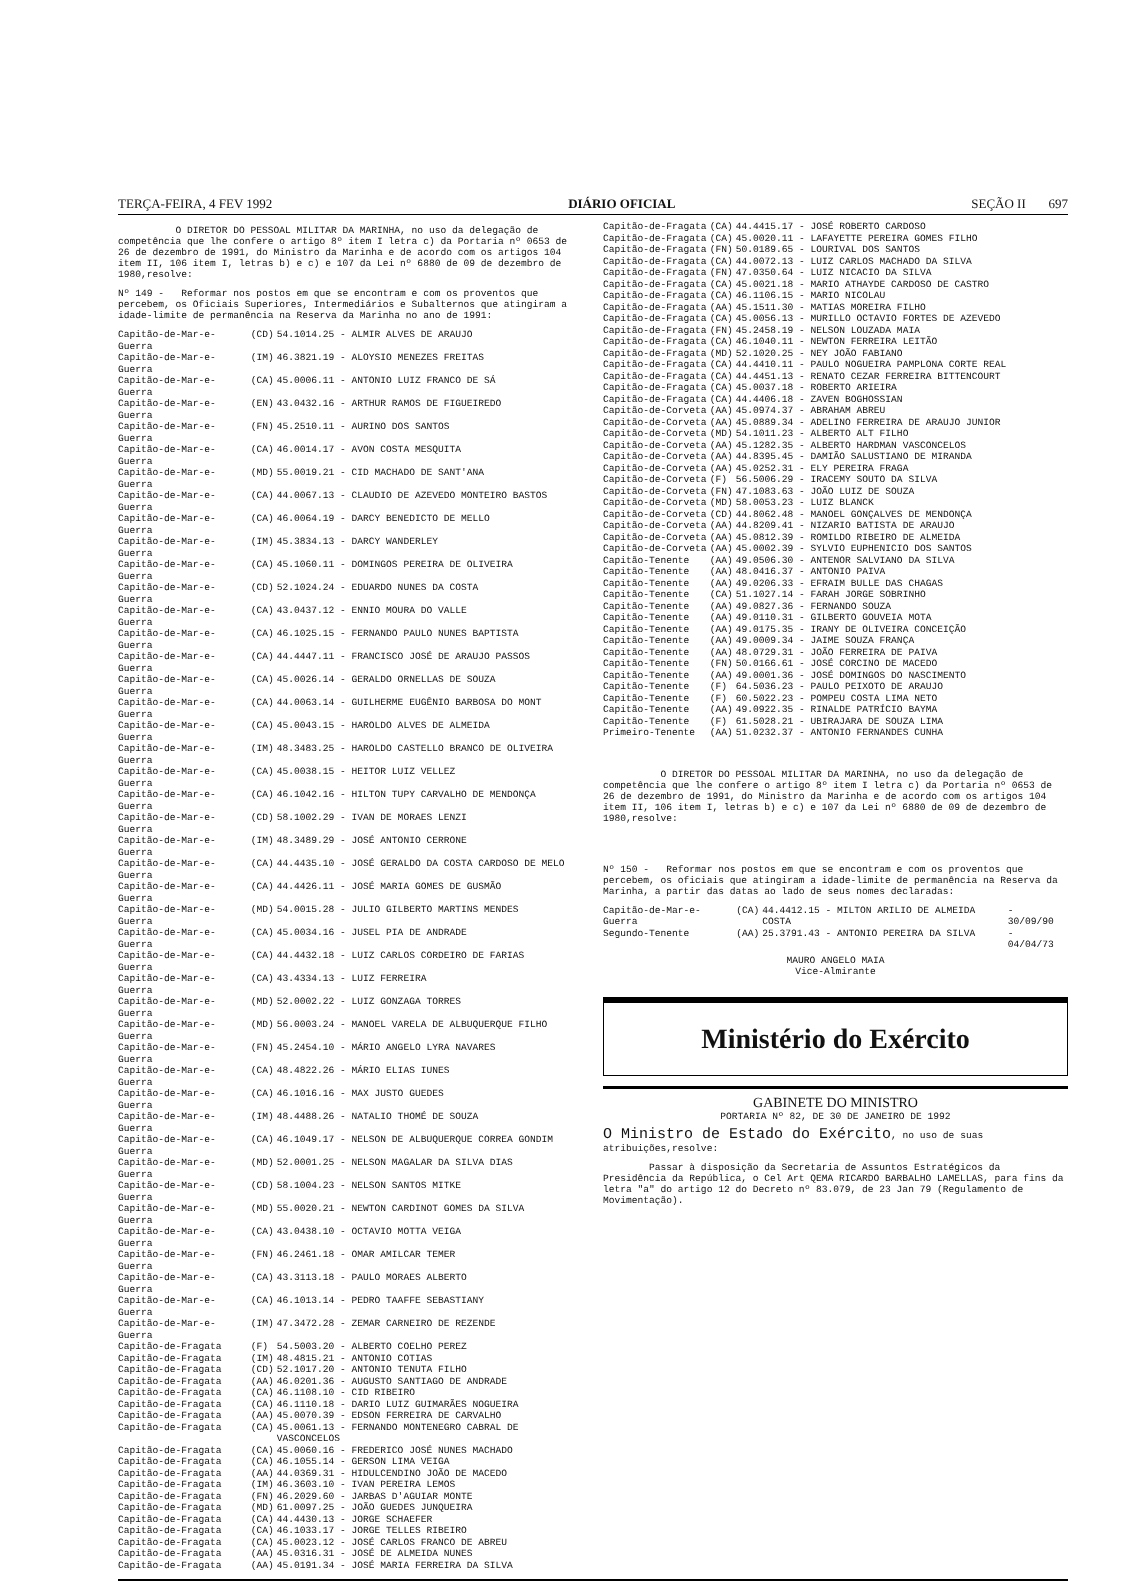TERÇA-FEIRA, 4 FEV 1992 DIÁRIO OFICIAL SEÇÃO II 697
O DIRETOR DO PESSOAL MILITAR DA MARINHA, no uso da delegação de competência que lhe confere o artigo 8º item I letra c) da Portaria nº 0653 de 26 de dezembro de 1991, do Ministro da Marinha e de acordo com os artigos 104 item II, 106 item I, letras b) e c) e 107 da Lei nº 6880 de 09 de dezembro de 1980,resolve:
Nº 149 - Reformar nos postos em que se encontram e com os proventos que percebem, os Oficiais Superiores, Intermediários e Subalternos que atingiram a idade-limite de permanência na Reserva da Marinha no ano de 1991:
| Capitão-de-Mar-e-Guerra | (CD) | 54.1014.25 - ALMIR ALVES DE ARAUJO |
| Capitão-de-Mar-e-Guerra | (IM) | 46.3821.19 - ALOYSIO MENEZES FREITAS |
| Capitão-de-Mar-e-Guerra | (CA) | 45.0006.11 - ANTONIO LUIZ FRANCO DE SÁ |
| Capitão-de-Mar-e-Guerra | (EN) | 43.0432.16 - ARTHUR RAMOS DE FIGUEIREDO |
| Capitão-de-Mar-e-Guerra | (FN) | 45.2510.11 - AURINO DOS SANTOS |
| Capitão-de-Mar-e-Guerra | (CA) | 46.0014.17 - AVON COSTA MESQUITA |
| Capitão-de-Mar-e-Guerra | (MD) | 55.0019.21 - CID MACHADO DE SANT'ANA |
| Capitão-de-Mar-e-Guerra | (CA) | 44.0067.13 - CLAUDIO DE AZEVEDO MONTEIRO BASTOS |
| Capitão-de-Mar-e-Guerra | (CA) | 46.0064.19 - DARCY BENEDICTO DE MELLO |
| Capitão-de-Mar-e-Guerra | (IM) | 45.3834.13 - DARCY WANDERLEY |
| Capitão-de-Mar-e-Guerra | (CA) | 45.1060.11 - DOMINGOS PEREIRA DE OLIVEIRA |
| Capitão-de-Mar-e-Guerra | (CD) | 52.1024.24 - EDUARDO NUNES DA COSTA |
| Capitão-de-Mar-e-Guerra | (CA) | 43.0437.12 - ENNIO MOURA DO VALLE |
| Capitão-de-Mar-e-Guerra | (CA) | 46.1025.15 - FERNANDO PAULO NUNES BAPTISTA |
| Capitão-de-Mar-e-Guerra | (CA) | 44.4447.11 - FRANCISCO JOSÉ DE ARAUJO PASSOS |
| Capitão-de-Mar-e-Guerra | (CA) | 45.0026.14 - GERALDO ORNELLAS DE SOUZA |
| Capitão-de-Mar-e-Guerra | (CA) | 44.0063.14 - GUILHERME EUGÊNIO BARBOSA DO MONT |
| Capitão-de-Mar-e-Guerra | (CA) | 45.0043.15 - HAROLDO ALVES DE ALMEIDA |
| Capitão-de-Mar-e-Guerra | (IM) | 48.3483.25 - HAROLDO CASTELLO BRANCO DE OLIVEIRA |
| Capitão-de-Mar-e-Guerra | (CA) | 45.0038.15 - HEITOR LUIZ VELLEZ |
| Capitão-de-Mar-e-Guerra | (CA) | 46.1042.16 - HILTON TUPY CARVALHO DE MENDONÇA |
| Capitão-de-Mar-e-Guerra | (CD) | 58.1002.29 - IVAN DE MORAES LENZI |
| Capitão-de-Mar-e-Guerra | (IM) | 48.3489.29 - JOSÉ ANTONIO CERRONE |
| Capitão-de-Mar-e-Guerra | (CA) | 44.4435.10 - JOSÉ GERALDO DA COSTA CARDOSO DE MELO |
| Capitão-de-Mar-e-Guerra | (CA) | 44.4426.11 - JOSÉ MARIA GOMES DE GUSMÃO |
| Capitão-de-Mar-e-Guerra | (MD) | 54.0015.28 - JULIO GILBERTO MARTINS MENDES |
| Capitão-de-Mar-e-Guerra | (CA) | 45.0034.16 - JUSEL PIA DE ANDRADE |
| Capitão-de-Mar-e-Guerra | (CA) | 44.4432.18 - LUIZ CARLOS CORDEIRO DE FARIAS |
| Capitão-de-Mar-e-Guerra | (CA) | 43.4334.13 - LUIZ FERREIRA |
| Capitão-de-Mar-e-Guerra | (MD) | 52.0002.22 - LUIZ GONZAGA TORRES |
| Capitão-de-Mar-e-Guerra | (MD) | 56.0003.24 - MANOEL VARELA DE ALBUQUERQUE FILHO |
| Capitão-de-Mar-e-Guerra | (FN) | 45.2454.10 - MÁRIO ANGELO LYRA NAVARES |
| Capitão-de-Mar-e-Guerra | (CA) | 48.4822.26 - MÁRIO ELIAS IUNES |
| Capitão-de-Mar-e-Guerra | (CA) | 46.1016.16 - MAX JUSTO GUEDES |
| Capitão-de-Mar-e-Guerra | (IM) | 48.4488.26 - NATALIO THOMÉ DE SOUZA |
| Capitão-de-Mar-e-Guerra | (CA) | 46.1049.17 - NELSON DE ALBUQUERQUE CORREA GONDIM |
| Capitão-de-Mar-e-Guerra | (MD) | 52.0001.25 - NELSON MAGALAR DA SILVA DIAS |
| Capitão-de-Mar-e-Guerra | (CD) | 58.1004.23 - NELSON SANTOS MITKE |
| Capitão-de-Mar-e-Guerra | (MD) | 55.0020.21 - NEWTON CARDINOT GOMES DA SILVA |
| Capitão-de-Mar-e-Guerra | (CA) | 43.0438.10 - OCTAVIO MOTTA VEIGA |
| Capitão-de-Mar-e-Guerra | (FN) | 46.2461.18 - OMAR AMILCAR TEMER |
| Capitão-de-Mar-e-Guerra | (CA) | 43.3113.18 - PAULO MORAES ALBERTO |
| Capitão-de-Mar-e-Guerra | (CA) | 46.1013.14 - PEDRO TAAFFE SEBASTIANY |
| Capitão-de-Mar-e-Guerra | (IM) | 47.3472.28 - ZEMAR CARNEIRO DE REZENDE |
| Capitão-de-Fragata | (F) | 54.5003.20 - ALBERTO COELHO PEREZ |
| Capitão-de-Fragata | (IM) | 48.4815.21 - ANTONIO COTIAS |
| Capitão-de-Fragata | (CD) | 52.1017.20 - ANTONIO TENUTA FILHO |
| Capitão-de-Fragata | (AA) | 46.0201.36 - AUGUSTO SANTIAGO DE ANDRADE |
| Capitão-de-Fragata | (CA) | 46.1108.10 - CID RIBEIRO |
| Capitão-de-Fragata | (CA) | 46.1110.18 - DARIO LUIZ GUIMARÃES NOGUEIRA |
| Capitão-de-Fragata | (AA) | 45.0070.39 - EDSON FERREIRA DE CARVALHO |
| Capitão-de-Fragata | (CA) | 45.0061.13 - FERNANDO MONTENEGRO CABRAL DE VASCONCELOS |
| Capitão-de-Fragata | (CA) | 45.0060.16 - FREDERICO JOSÉ NUNES MACHADO |
| Capitão-de-Fragata | (CA) | 46.1055.14 - GERSON LIMA VEIGA |
| Capitão-de-Fragata | (AA) | 44.0369.31 - HIDULCENDINO JOÃO DE MACEDO |
| Capitão-de-Fragata | (IM) | 46.3603.10 - IVAN PEREIRA LEMOS |
| Capitão-de-Fragata | (FN) | 46.2029.60 - JARBAS D'AGUIAR MONTE |
| Capitão-de-Fragata | (MD) | 61.0097.25 - JOÃO GUEDES JUNQUEIRA |
| Capitão-de-Fragata | (CA) | 44.4430.13 - JORGE SCHAEFER |
| Capitão-de-Fragata | (CA) | 46.1033.17 - JORGE TELLES RIBEIRO |
| Capitão-de-Fragata | (CA) | 45.0023.12 - JOSÉ CARLOS FRANCO DE ABREU |
| Capitão-de-Fragata | (AA) | 45.0316.31 - JOSÉ DE ALMEIDA NUNES |
| Capitão-de-Fragata | (AA) | 45.0191.34 - JOSÉ MARIA FERREIRA DA SILVA |
| Capitão-de-Fragata | (CA) | 44.4415.17 - JOSÉ ROBERTO CARDOSO |
| Capitão-de-Fragata | (CA) | 45.0020.11 - LAFAYETTE PEREIRA GOMES FILHO |
| Capitão-de-Fragata | (FN) | 50.0189.65 - LOURIVAL DOS SANTOS |
| Capitão-de-Fragata | (CA) | 44.0072.13 - LUIZ CARLOS MACHADO DA SILVA |
| Capitão-de-Fragata | (FN) | 47.0350.64 - LUIZ NICACIO DA SILVA |
| Capitão-de-Fragata | (CA) | 45.0021.18 - MARIO ATHAYDE CARDOSO DE CASTRO |
| Capitão-de-Fragata | (CA) | 46.1106.15 - MARIO NICOLAU |
| Capitão-de-Fragata | (AA) | 45.1511.30 - MATIAS MOREIRA FILHO |
| Capitão-de-Fragata | (CA) | 45.0056.13 - MURILLO OCTAVIO FORTES DE AZEVEDO |
| Capitão-de-Fragata | (FN) | 45.2458.19 - NELSON LOUZADA MAIA |
| Capitão-de-Fragata | (CA) | 46.1040.11 - NEWTON FERREIRA LEITÃO |
| Capitão-de-Fragata | (MD) | 52.1020.25 - NEY JOÃO FABIANO |
| Capitão-de-Fragata | (CA) | 44.4410.11 - PAULO NOGUEIRA PAMPLONA CORTE REAL |
| Capitão-de-Fragata | (CA) | 44.4451.13 - RENATO CEZAR FERREIRA BITTENCOURT |
| Capitão-de-Fragata | (CA) | 45.0037.18 - ROBERTO ARIEIRA |
| Capitão-de-Fragata | (CA) | 44.4406.18 - ZAVEN BOGHOSSIAN |
| Capitão-de-Corveta | (AA) | 45.0974.37 - ABRAHAM ABREU |
| Capitão-de-Corveta | (AA) | 45.0889.34 - ADELINO FERREIRA DE ARAUJO JUNIOR |
| Capitão-de-Corveta | (MD) | 54.1011.23 - ALBERTO ALT FILHO |
| Capitão-de-Corveta | (AA) | 45.1282.35 - ALBERTO HARDMAN VASCONCELOS |
| Capitão-de-Corveta | (AA) | 44.8395.45 - DAMIÃO SALUSTIANO DE MIRANDA |
| Capitão-de-Corveta | (AA) | 45.0252.31 - ELY PEREIRA FRAGA |
| Capitão-de-Corveta | (F) | 56.5006.29 - IRACEMY SOUTO DA SILVA |
| Capitão-de-Corveta | (FN) | 47.1083.63 - JOÃO LUIZ DE SOUZA |
| Capitão-de-Corveta | (MD) | 58.0053.23 - LUIZ BLANCK |
| Capitão-de-Corveta | (CD) | 44.8062.48 - MANOEL GONÇALVES DE MENDONÇA |
| Capitão-de-Corveta | (AA) | 44.8209.41 - NIZARIO BATISTA DE ARAUJO |
| Capitão-de-Corveta | (AA) | 45.0812.39 - ROMILDO RIBEIRO DE ALMEIDA |
| Capitão-de-Corveta | (AA) | 45.0002.39 - SYLVIO EUPHENICIO DOS SANTOS |
| Capitão-Tenente | (AA) | 49.0506.30 - ANTENOR SALVIANO DA SILVA |
| Capitão-Tenente | (AA) | 48.0416.37 - ANTONIO PAIVA |
| Capitão-Tenente | (AA) | 49.0206.33 - EFRAIM BULLE DAS CHAGAS |
| Capitão-Tenente | (CA) | 51.1027.14 - FARAH JORGE SOBRINHO |
| Capitão-Tenente | (AA) | 49.0827.36 - FERNANDO SOUZA |
| Capitão-Tenente | (AA) | 49.0110.31 - GILBERTO GOUVEIA MOTA |
| Capitão-Tenente | (AA) | 49.0175.35 - IRANY DE OLIVEIRA CONCEIÇÃO |
| Capitão-Tenente | (AA) | 49.0009.34 - JAIME SOUZA FRANÇA |
| Capitão-Tenente | (AA) | 48.0729.31 - JOÃO FERREIRA DE PAIVA |
| Capitão-Tenente | (FN) | 50.0166.61 - JOSÉ CORCINO DE MACEDO |
| Capitão-Tenente | (AA) | 49.0001.36 - JOSÉ DOMINGOS DO NASCIMENTO |
| Capitão-Tenente | (F) | 64.5036.23 - PAULO PEIXOTO DE ARAUJO |
| Capitão-Tenente | (F) | 60.5022.23 - POMPEU COSTA LIMA NETO |
| Capitão-Tenente | (AA) | 49.0922.35 - RINALDE PATRÍCIO BAYMA |
| Capitão-Tenente | (F) | 61.5028.21 - UBIRAJARA DE SOUZA LIMA |
| Primeiro-Tenente | (AA) | 51.0232.37 - ANTONIO FERNANDES CUNHA |
O DIRETOR DO PESSOAL MILITAR DA MARINHA, no uso da delegação de competência que lhe confere o artigo 8º item I letra c) da Portaria nº 0653 de 26 de dezembro de 1991, do Ministro da Marinha e de acordo com os artigos 104 item II, 106 item I, letras b) e c) e 107 da Lei nº 6880 de 09 de dezembro de 1980,resolve:
Nº 150 - Reformar nos postos em que se encontram e com os proventos que percebem, os oficiais que atingiram a idade-limite de permanência na Reserva da Marinha, a partir das datas ao lado de seus nomes declaradas:
| Capitão-de-Mar-e-Guerra | (CA) | 44.4412.15 - MILTON ARILIO DE ALMEIDA COSTA | - 30/09/90 |
| Segundo-Tenente | (AA) | 25.3791.43 - ANTONIO PEREIRA DA SILVA | - 04/04/73 |
MAURO ANGELO MAIA
Vice-Almirante
Ministério do Exército
GABINETE DO MINISTRO
PORTARIA Nº 82, DE 30 DE JANEIRO DE 1992
O Ministro de Estado do Exército, no uso de suas atribuições,resolve:
Passar à disposição da Secretaria de Assuntos Estratégicos da Presidência da República, o Cel Art QEMA RICARDO BARBALHO LAMELLAS, para fins da letra "a" do artigo 12 do Decreto nº 83.079, de 23 Jan 79 (Regulamento de Movimentação).